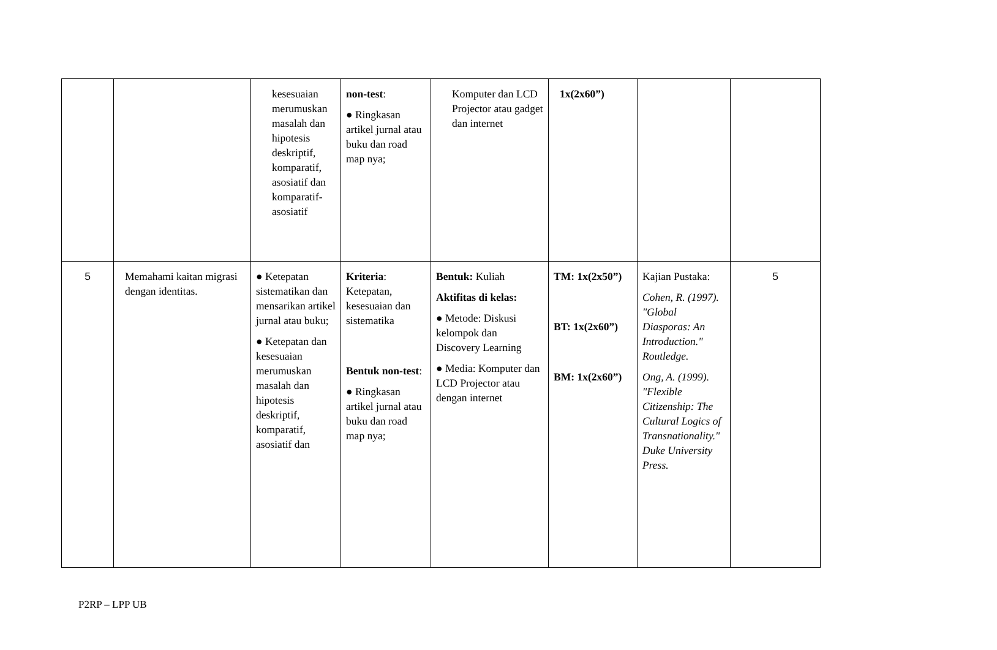| | | kesesuaian merumuskan masalah dan hipotesis deskriptif, komparatif, asosiatif dan komparatif-asosiatif | non-test : ● Ringkasan artikel jurnal atau buku dan road map nya; | Komputer dan LCD Projector atau gadget dan internet | 1x(2x60”) | | |
| 5 | Memahami kaitan migrasi dengan identitas. | ● Ketepatan sistematikan dan mensarikan artikel jurnal atau buku; ● Ketepatan dan kesesuaian merumuskan masalah dan hipotesis deskriptif, komparatif, asosiatif dan | Kriteria : Ketepatan, kesesuaian dan sistematika Bentuk non-test : ● Ringkasan artikel jurnal atau buku dan road map nya; | Bentuk: Kuliah Aktifitas di kelas: ● Metode: Diskusi kelompok dan Discovery Learning ● Media: Komputer dan LCD Projector atau dengan internet | TM: 1x(2x50”) BT: 1x(2x60”) BM: 1x(2x60”) | Kajian Pustaka: Cohen, R. (1997). "Global Diasporas: An Introduction." Routledge. Ong, A. (1999). "Flexible Citizenship: The Cultural Logics of Transnationality." Duke University Press. | 5 |
P2RP – LPP UB